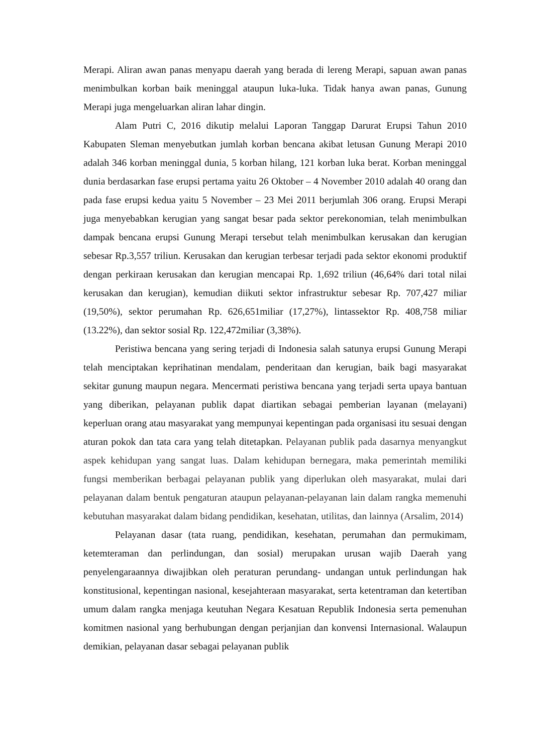Merapi. Aliran awan panas menyapu daerah yang berada di lereng Merapi, sapuan awan panas menimbulkan korban baik meninggal ataupun luka-luka. Tidak hanya awan panas, Gunung Merapi juga mengeluarkan aliran lahar dingin.
Alam Putri C, 2016 dikutip melalui Laporan Tanggap Darurat Erupsi Tahun 2010 Kabupaten Sleman menyebutkan jumlah korban bencana akibat letusan Gunung Merapi 2010 adalah 346 korban meninggal dunia, 5 korban hilang, 121 korban luka berat. Korban meninggal dunia berdasarkan fase erupsi pertama yaitu 26 Oktober – 4 November 2010 adalah 40 orang dan pada fase erupsi kedua yaitu 5 November – 23 Mei 2011 berjumlah 306 orang. Erupsi Merapi juga menyebabkan kerugian yang sangat besar pada sektor perekonomian, telah menimbulkan dampak bencana erupsi Gunung Merapi tersebut telah menimbulkan kerusakan dan kerugian sebesar Rp.3,557 triliun. Kerusakan dan kerugian terbesar terjadi pada sektor ekonomi produktif dengan perkiraan kerusakan dan kerugian mencapai Rp. 1,692 triliun (46,64% dari total nilai kerusakan dan kerugian), kemudian diikuti sektor infrastruktur sebesar Rp. 707,427 miliar (19,50%), sektor perumahan Rp. 626,651miliar (17,27%), lintassektor Rp. 408,758 miliar (13.22%), dan sektor sosial Rp. 122,472miliar (3,38%).
Peristiwa bencana yang sering terjadi di Indonesia salah satunya erupsi Gunung Merapi telah menciptakan keprihatinan mendalam, penderitaan dan kerugian, baik bagi masyarakat sekitar gunung maupun negara. Mencermati peristiwa bencana yang terjadi serta upaya bantuan yang diberikan, pelayanan publik dapat diartikan sebagai pemberian layanan (melayani) keperluan orang atau masyarakat yang mempunyai kepentingan pada organisasi itu sesuai dengan aturan pokok dan tata cara yang telah ditetapkan. Pelayanan publik pada dasarnya menyangkut aspek kehidupan yang sangat luas. Dalam kehidupan bernegara, maka pemerintah memiliki fungsi memberikan berbagai pelayanan publik yang diperlukan oleh masyarakat, mulai dari pelayanan dalam bentuk pengaturan ataupun pelayanan-pelayanan lain dalam rangka memenuhi kebutuhan masyarakat dalam bidang pendidikan, kesehatan, utilitas, dan lainnya (Arsalim, 2014)
Pelayanan dasar (tata ruang, pendidikan, kesehatan, perumahan dan permukimam, ketemteraman dan perlindungan, dan sosial) merupakan urusan wajib Daerah yang penyelengaraannya diwajibkan oleh peraturan perundang- undangan untuk perlindungan hak konstitusional, kepentingan nasional, kesejahteraan masyarakat, serta ketentraman dan ketertiban umum dalam rangka menjaga keutuhan Negara Kesatuan Republik Indonesia serta pemenuhan komitmen nasional yang berhubungan dengan perjanjian dan konvensi Internasional. Walaupun demikian, pelayanan dasar sebagai pelayanan publik